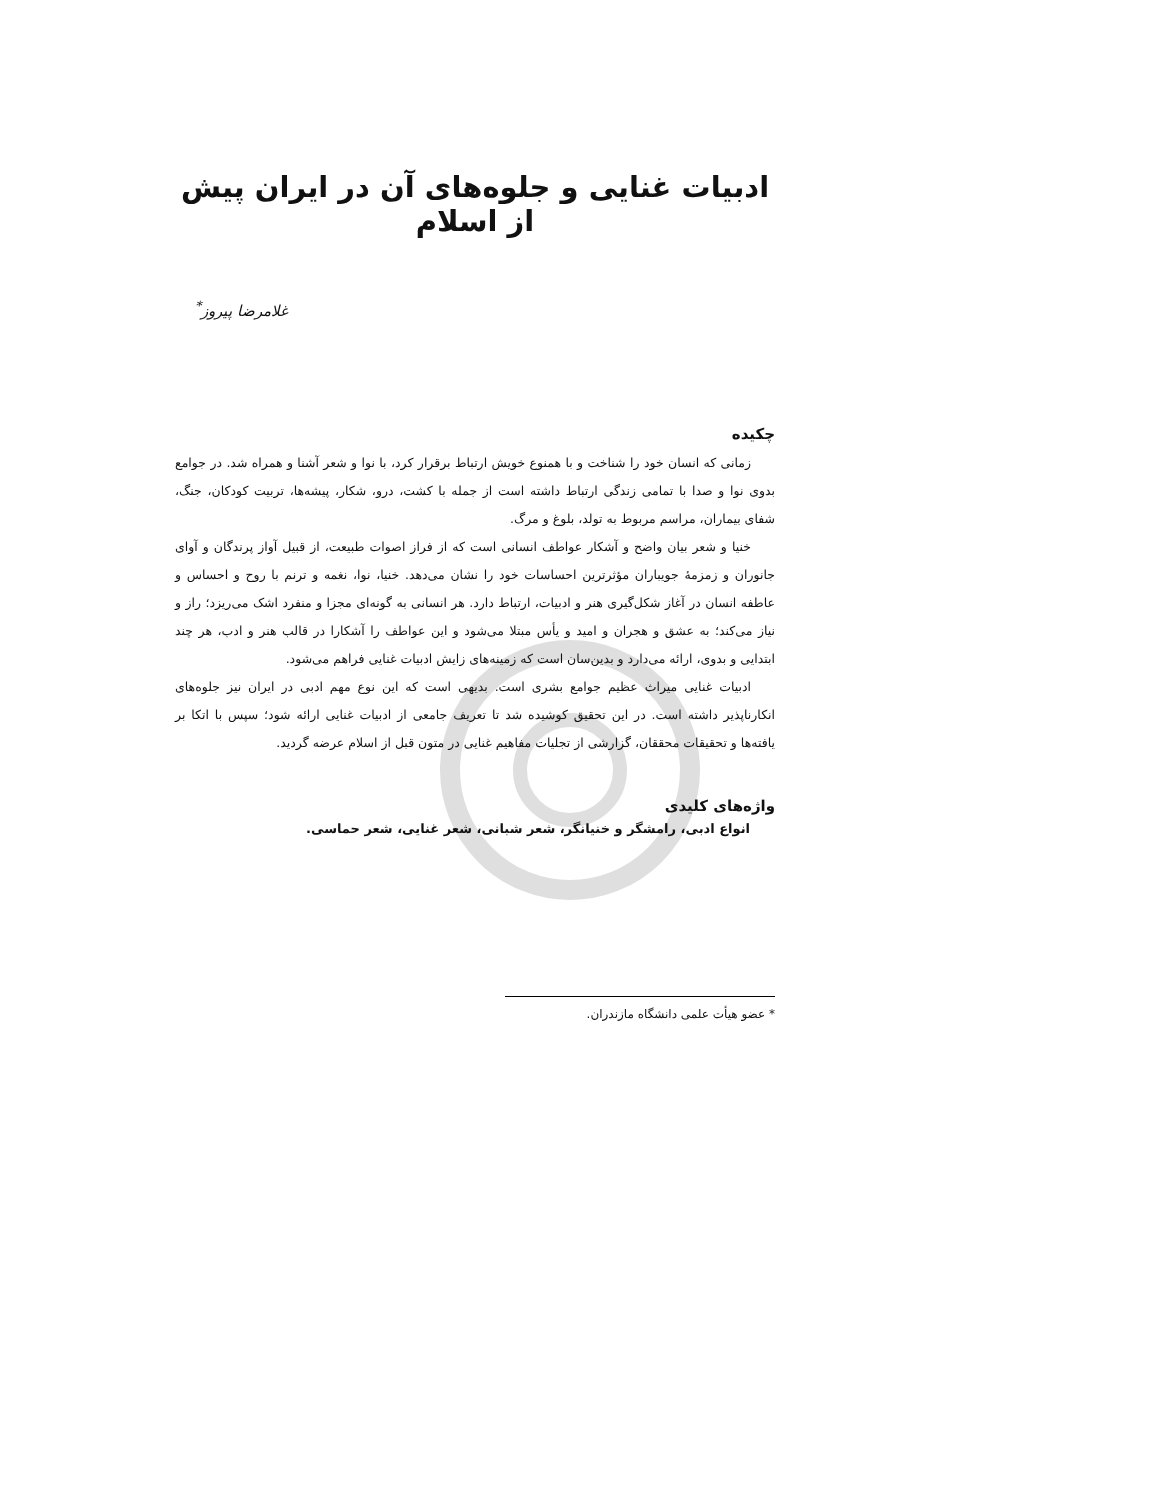ادبیات غنایی و جلوه‌های آن در ایران پیش از اسلام
غلامرضا پیروز<sup>*</sup>
چکیده
زمانی که انسان خود را شناخت و با همنوع خویش ارتباط برقرار کرد، با نوا و شعر آشنا و همراه شد. در جوامع بدوی نوا و صدا با تمامی زندگی ارتباط داشته است از جمله با کشت، درو، شکار، پیشه‌ها، تربیت کودکان، جنگ، شفای بیماران، مراسم مربوط به تولد، بلوغ و مرگ.
خنیا و شعر بیان واضح و آشکار عواطف انسانی است که از فراز اصوات طبیعت، از قبیل آواز پرندگان و آوای جانوران و زمزمهٔ جویباران مؤثرترین احساسات خود را نشان می‌دهد. خنیا، نوا، نغمه و ترنم با روح و احساس و عاطفه انسان در آغاز شکل‌گیری هنر و ادبیات، ارتباط دارد. هر انسانی به گونه‌ای مجزا و منفرد اشک می‌ریزد؛ راز و نیاز می‌کند؛ به عشق و هجران و امید و یأس مبتلا می‌شود و این عواطف را آشکارا در قالب هنر و ادب، هر چند ابتدایی و بدوی، ارائه می‌دارد و بدین‌سان است که زمینه‌های زایش ادبیات غنایی فراهم می‌شود.
ادبیات غنایی میراث عظیم جوامع بشری است. بدیهی است که این نوع مهم ادبی در ایران نیز جلوه‌های انکارناپذیر داشته است. در این تحقیق کوشیده شد تا تعریف جامعی از ادبیات غنایی ارائه شود؛ سپس با اتکا بر یافته‌ها و تحقیقات محققان، گزارشی از تجلیات مفاهیم غنایی در متون قبل از اسلام عرضه گردید.
واژه‌های کلیدی
انواع ادبی، رامشگر و خنیانگر، شعر شبانی، شعر غنایی، شعر حماسی.
* عضو هیأت علمی دانشگاه مازندران.